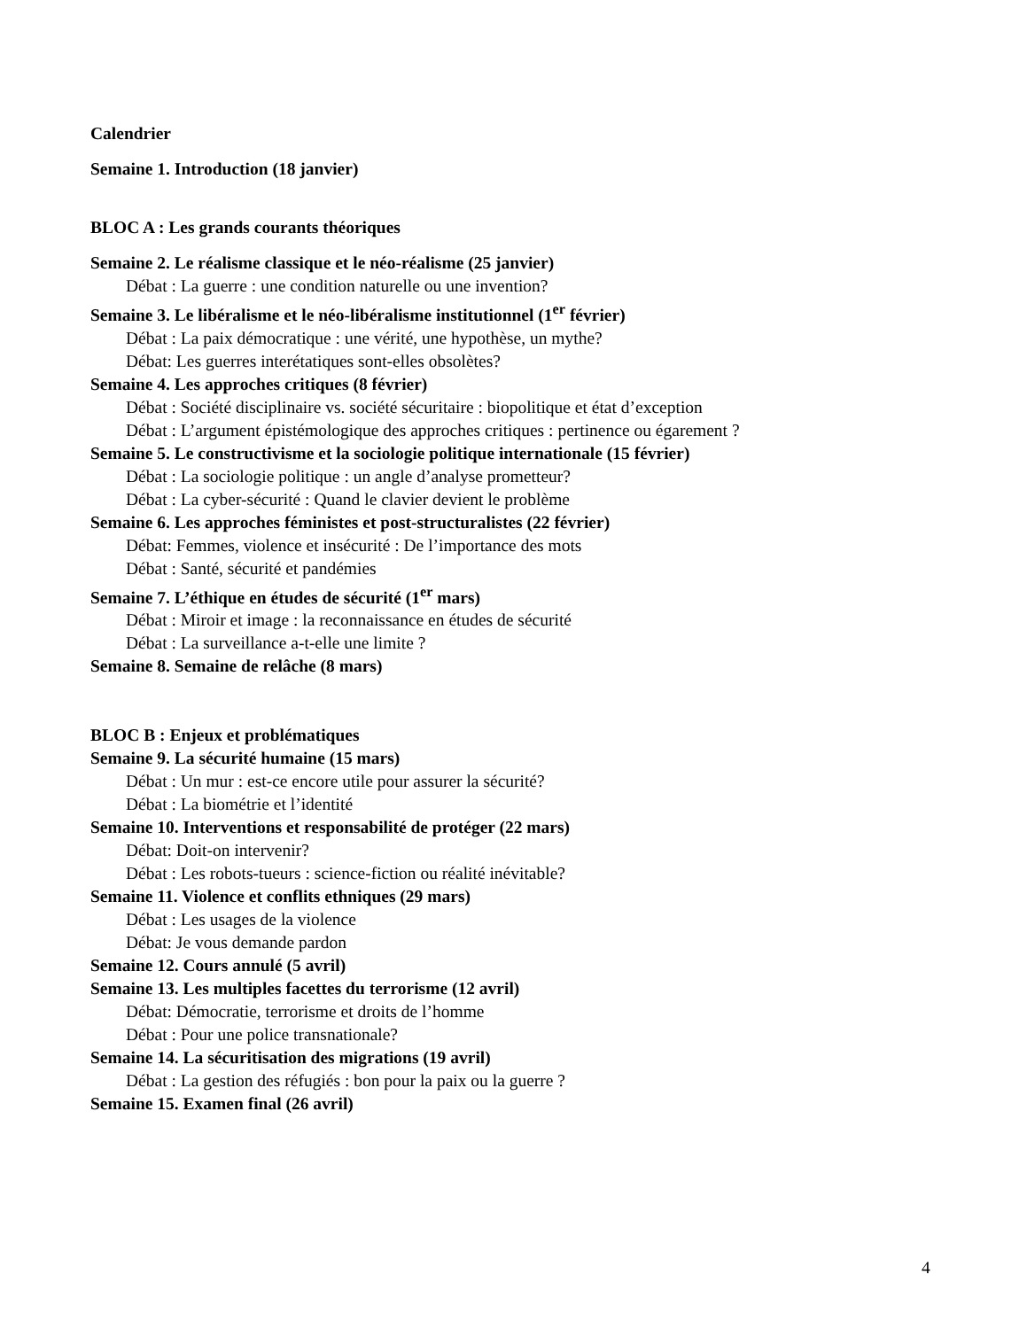Calendrier
Semaine 1. Introduction (18 janvier)
BLOC A : Les grands courants théoriques
Semaine 2. Le réalisme classique et le néo-réalisme (25 janvier)
Débat : La guerre : une condition naturelle ou une invention?
Semaine 3. Le libéralisme et le néo-libéralisme institutionnel (1<sup>er</sup> février)
Débat : La paix démocratique : une vérité, une hypothèse, un mythe?
Débat: Les guerres interétatiques sont-elles obsolètes?
Semaine 4. Les approches critiques (8 février)
Débat : Société disciplinaire vs. société sécuritaire : biopolitique et état d’exception
Débat : L’argument épistémologique des approches critiques : pertinence ou égarement ?
Semaine 5. Le constructivisme et la sociologie politique internationale (15 février)
Débat : La sociologie politique : un angle d’analyse prometteur?
Débat : La cyber-sécurité : Quand le clavier devient le problème
Semaine 6. Les approches féministes et post-structuralistes (22 février)
Débat: Femmes, violence et insécurité : De l’importance des mots
Débat : Santé, sécurité et pandémies
Semaine 7. L’éthique en études de sécurité (1<sup>er</sup> mars)
Débat : Miroir et image : la reconnaissance en études de sécurité
Débat : La surveillance a-t-elle une limite ?
Semaine 8. Semaine de relâche (8 mars)
BLOC B : Enjeux et problématiques
Semaine 9. La sécurité humaine (15 mars)
Débat : Un mur : est-ce encore utile pour assurer la sécurité?
Débat : La biométrie et l’identité
Semaine 10. Interventions et responsabilité de protéger (22 mars)
Débat: Doit-on intervenir?
Débat : Les robots-tueurs : science-fiction ou réalité inévitable?
Semaine 11. Violence et conflits ethniques (29 mars)
Débat : Les usages de la violence
Débat: Je vous demande pardon
Semaine 12. Cours annulé (5 avril)
Semaine 13. Les multiples facettes du terrorisme (12 avril)
Débat: Démocratie, terrorisme et droits de l’homme
Débat : Pour une police transnationale?
Semaine 14. La sécuritisation des migrations (19 avril)
Débat : La gestion des réfugiés : bon pour la paix ou la guerre ?
Semaine 15. Examen final (26 avril)
4